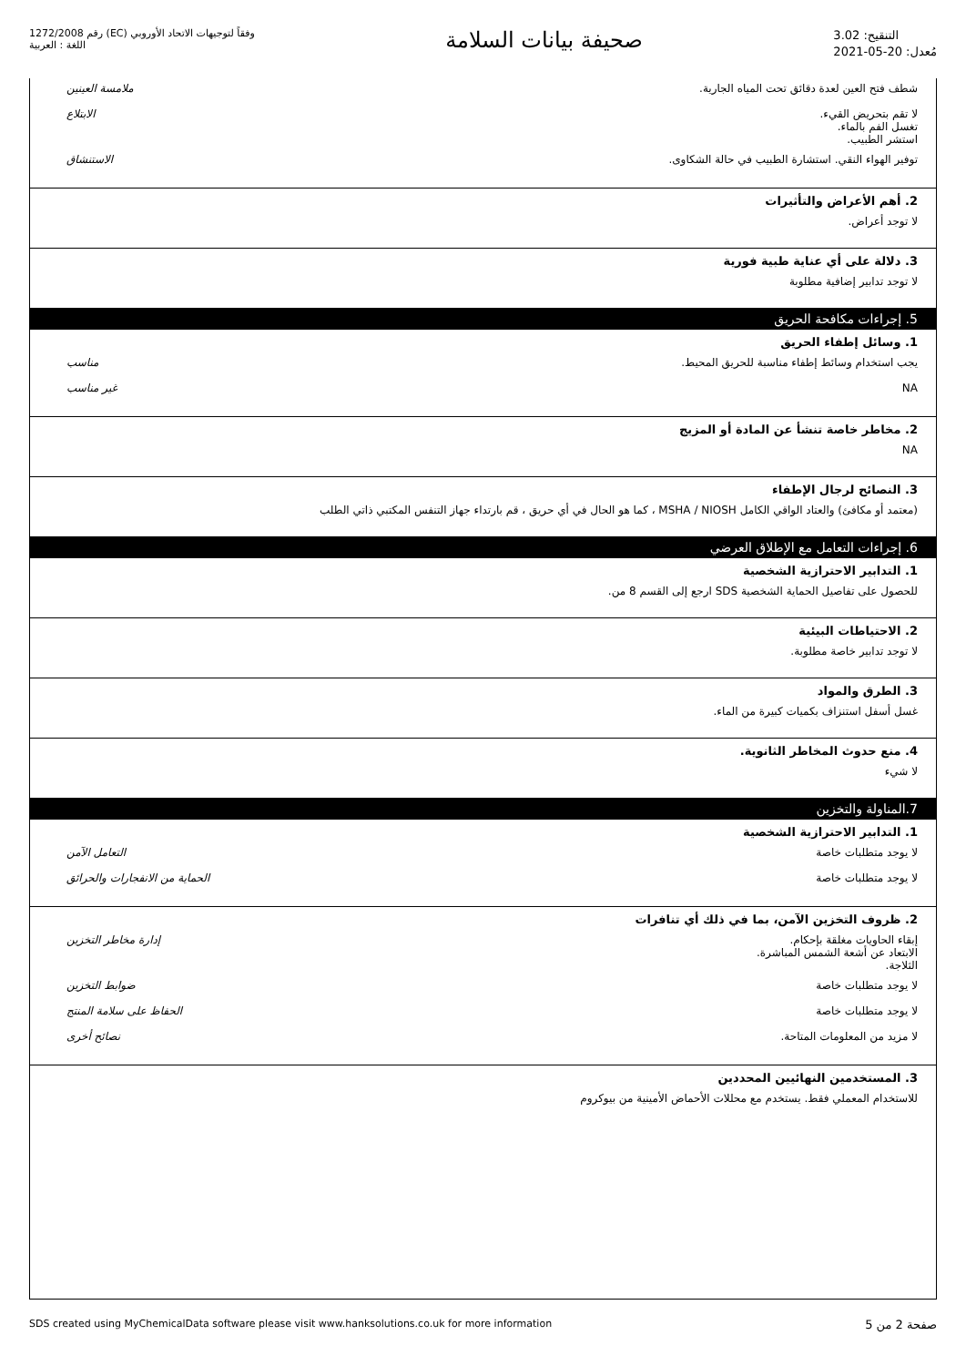رقم 1272/2008 (EC) وفقاً لتوجيهات الاتحاد الأوروبي
اللغة : العربية
صحيفة بيانات السلامة
التنقيح: 3.02
مُعدل: 20-05-2021
شطف فتح العين لعدة دقائق تحت المياه الجارية.
ملامسة العينين
لا تقم بتحريض القيء.
تغسل الفم بالماء.
استشر الطبيب.
الابتلاع
توفير الهواء النقي. استشارة الطبيب في حالة الشكاوى.
الاستنشاق
2. أهم الأعراض والتأثيرات
لا توجد أعراض.
3. دلالة على أي عناية طبية فورية
لا توجد تدابير إضافية مطلوبة
5. إجراءات مكافحة الحريق
1. وسائل إطفاء الحريق
يجب استخدام وسائط إطفاء مناسبة للحريق المحيط.
مناسب
NA غير مناسب
2. مخاطر خاصة تنشأ عن المادة أو المزيج
NA
3. النصائح لرجال الإطفاء
(معتمد أو مكافئ) والعتاد الواقي الكامل MSHA / NIOSH ، كما هو الحال في أي حريق ، قم بارتداء جهاز التنفس المكتبي ذاتي الطلب
6. إجراءات التعامل مع الإطلاق العرضي
1. التدابير الاحترازية الشخصية
للحصول على تفاصيل الحماية الشخصية SDS ارجع إلى القسم 8 من.
2. الاحتياطات البيئية
لا توجد تدابير خاصة مطلوبة.
3. الطرق والمواد
غسل أسفل استنزاف بكميات كبيرة من الماء.
4. منع حدوث المخاطر الثانوية.
لا شيء
7.المناولة والتخزين
1. التدابير الاحترازية الشخصية
لا يوجد متطلبات خاصة التعامل الآمن
لا يوجد متطلبات خاصة الحماية من الانفجارات والحرائق
2. ظروف التخزين الآمن، بما في ذلك أي تنافرات
إبقاء الحاويات مغلقة بإحكام.
الابتعاد عن أشعة الشمس المباشرة.
الثلاجة.
إدارة مخاطر التخزين
لا يوجد متطلبات خاصة ضوابط التخزين
لا يوجد متطلبات خاصة الحفاظ على سلامة المنتج
لا مزيد من المعلومات المتاحة. نصائح أخرى
3. المستخدمين النهائيين المحددين
للاستخدام المعملي فقط. يستخدم مع محللات الأحماض الأمينية من بيوكروم
SDS created using MyChemicalData software please visit www.hanksolutions.co.uk for more information
صفحة 2 من 5